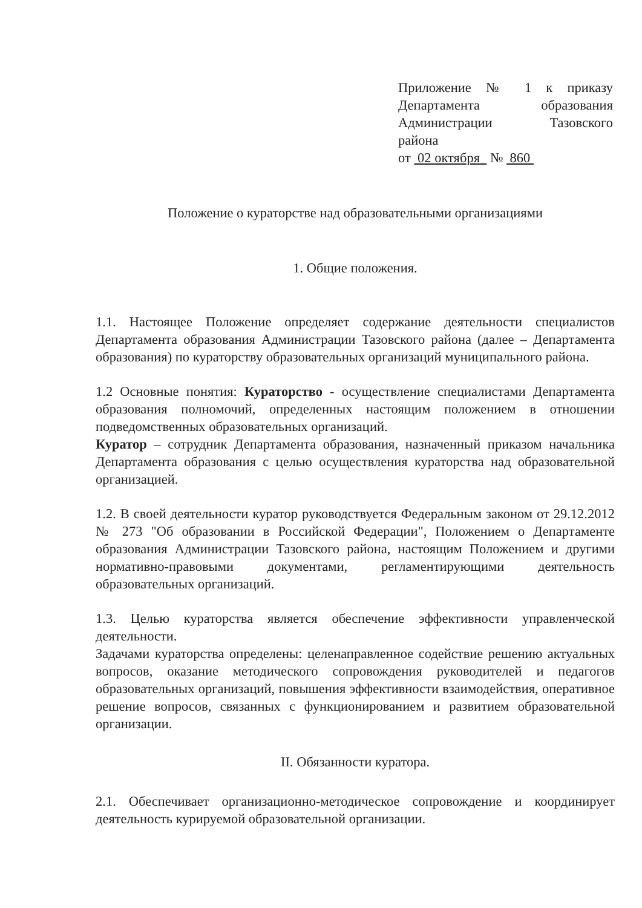Приложение № 1 к приказу Департамента образования Администрации Тазовского
района
от 02 октября № 860
Положение о кураторстве над образовательными организациями
1. Общие положения.
1.1. Настоящее Положение определяет содержание деятельности специалистов Департамента образования Администрации Тазовского района (далее – Департамента образования) по кураторству образовательных организаций муниципального района.
1.2 Основные понятия: Кураторство - осуществление специалистами Департамента образования полномочий, определенных настоящим положением в отношении подведомственных образовательных организаций.
Куратор – сотрудник Департамента образования, назначенный приказом начальника Департамента образования с целью осуществления кураторства над образовательной организацией.
1.2. В своей деятельности куратор руководствуется Федеральным законом от 29.12.2012 № 273 "Об образовании в Российской Федерации", Положением о Департаменте образования Администрации Тазовского района, настоящим Положением и другими нормативно-правовыми документами, регламентирующими деятельность образовательных организаций.
1.3. Целью кураторства является обеспечение эффективности управленческой деятельности.
Задачами кураторства определены: целенаправленное содействие решению актуальных вопросов, оказание методического сопровождения руководителей и педагогов образовательных организаций, повышения эффективности взаимодействия, оперативное решение вопросов, связанных с функционированием и развитием образовательной организации.
II. Обязанности куратора.
2.1. Обеспечивает организационно-методическое сопровождение и координирует деятельность курируемой образовательной организации.